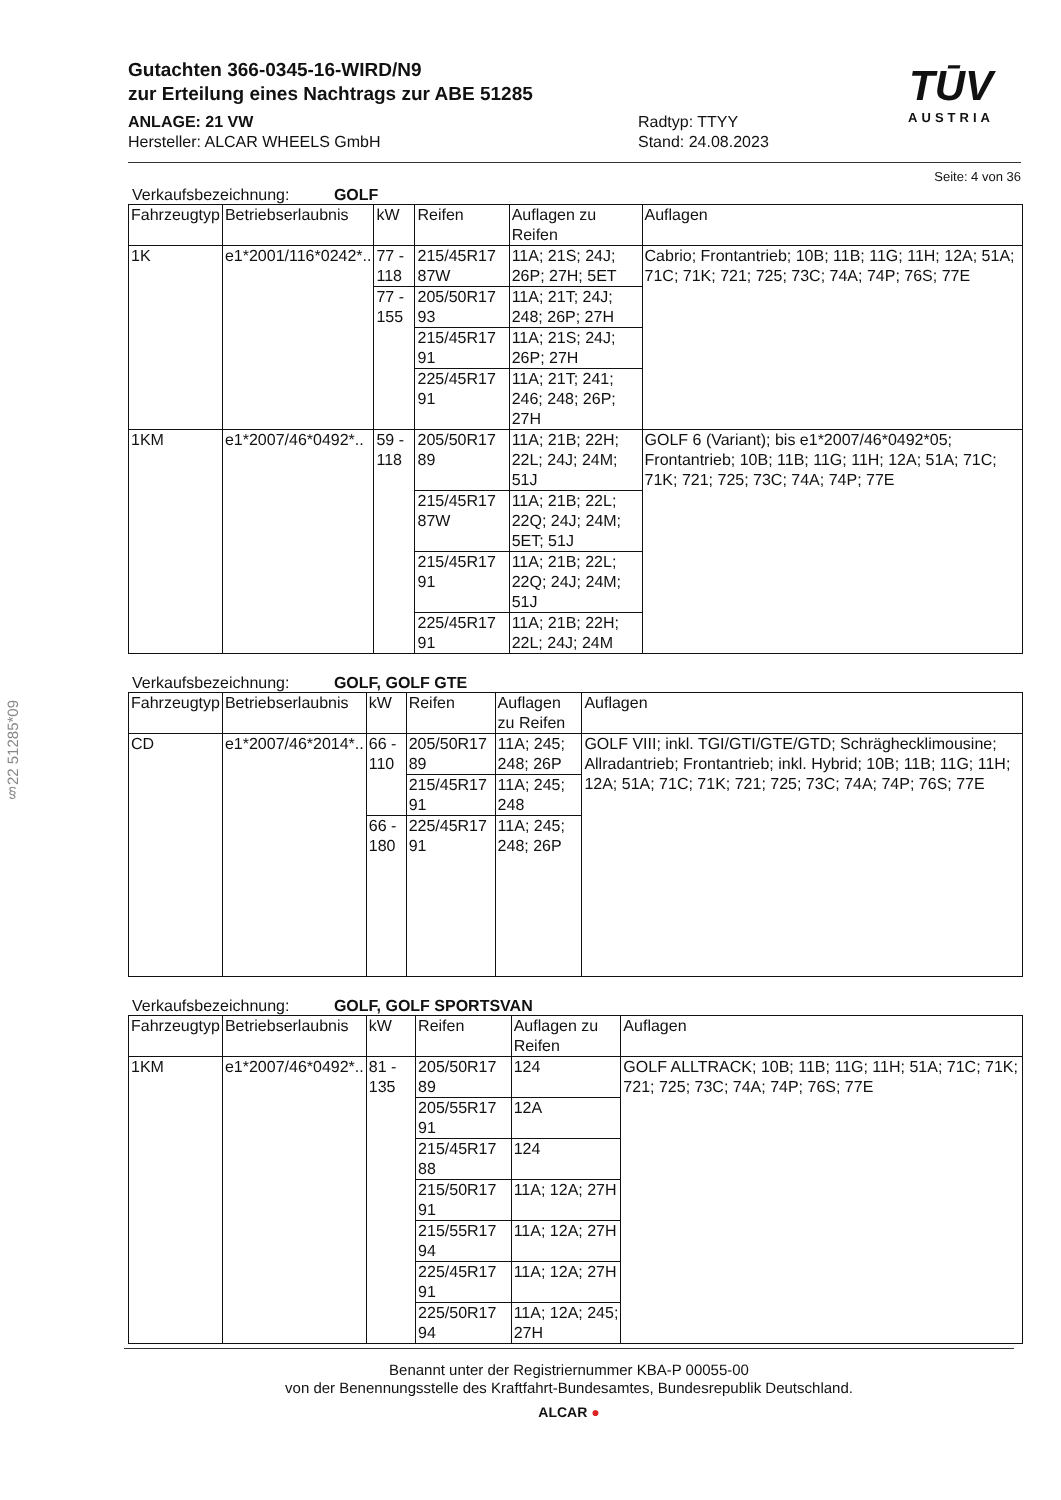§22 51285*09
Gutachten 366-0345-16-WIRD/N9
zur Erteilung eines Nachtrags zur ABE 51285
TŪV
AUSTRIA
ANLAGE: 21 VW
Hersteller: ALCAR WHEELS GmbH
Radtyp: TTYY
Stand: 24.08.2023
Seite: 4 von 36
Verkaufsbezeichnung: GOLF
| Fahrzeugtyp | Betriebserlaubnis | kW | Reifen | Auflagen zu Reifen | Auflagen |
| --- | --- | --- | --- | --- | --- |
| 1K | e1*2001/116*0242*.. | 77 - 118 | 215/45R17 87W | 11A; 21S; 24J; 26P; 27H; 5ET | Cabrio; Frontantrieb; 10B; 11B; 11G; 11H; 12A; 51A; 71C; 71K; 721; 725; 73C; 74A; 74P; 76S; 77E |
| | | 77 - 155 | 205/50R17 93 | 11A; 21T; 24J; 248; 26P; 27H | |
| | | | 215/45R17 91 | 11A; 21S; 24J; 26P; 27H | |
| | | | 225/45R17 91 | 11A; 21T; 241; 246; 248; 26P; 27H | |
| 1KM | e1*2007/46*0492*.. | 59 - 118 | 205/50R17 89 | 11A; 21B; 22H; 22L; 24J; 24M; 51J | GOLF 6 (Variant); bis e1*2007/46*0492*05; Frontantrieb; 10B; 11B; 11G; 11H; 12A; 51A; 71C; 71K; 721; 725; 73C; 74A; 74P; 77E |
| | | | 215/45R17 87W | 11A; 21B; 22L; 22Q; 24J; 24M; 5ET; 51J | |
| | | | 215/45R17 91 | 11A; 21B; 22L; 22Q; 24J; 24M; 51J | |
| | | | 225/45R17 91 | 11A; 21B; 22H; 22L; 24J; 24M | |
Verkaufsbezeichnung: GOLF, GOLF GTE
| Fahrzeugtyp | Betriebserlaubnis | kW | Reifen | Auflagen zu Reifen | Auflagen |
| --- | --- | --- | --- | --- | --- |
| CD | e1*2007/46*2014*.. | 66 - 110 | 205/50R17 89 | 11A; 245; 248; 26P | GOLF VIII; inkl. TGI/GTI/GTE/GTD; Schräghecklimousine; Allradantrieb; Frontantrieb; inkl. Hybrid; 10B; 11B; 11G; 11H; 12A; 51A; 71C; 71K; 721; 725; 73C; 74A; 74P; 76S; 77E |
| | | | 215/45R17 91 | 11A; 245; 248 | |
| | | 66 - 180 | 225/45R17 91 | 11A; 245; 248; 26P | |
Verkaufsbezeichnung: GOLF, GOLF SPORTSVAN
| Fahrzeugtyp | Betriebserlaubnis | kW | Reifen | Auflagen zu Reifen | Auflagen |
| --- | --- | --- | --- | --- | --- |
| 1KM | e1*2007/46*0492*.. | 81 - 135 | 205/50R17 89 | 124 | GOLF ALLTRACK; 10B; 11B; 11G; 11H; 51A; 71C; 71K; 721; 725; 73C; 74A; 74P; 76S; 77E |
| | | | 205/55R17 91 | 12A | |
| | | | 215/45R17 88 | 124 | |
| | | | 215/50R17 91 | 11A; 12A; 27H | |
| | | | 215/55R17 94 | 11A; 12A; 27H | |
| | | | 225/45R17 91 | 11A; 12A; 27H | |
| | | | 225/50R17 94 | 11A; 12A; 245; 27H | |
Benannt unter der Registriernummer KBA-P 00055-00
von der Benennungsstelle des Kraftfahrt-Bundesamtes, Bundesrepublik Deutschland.
ALCAR ●